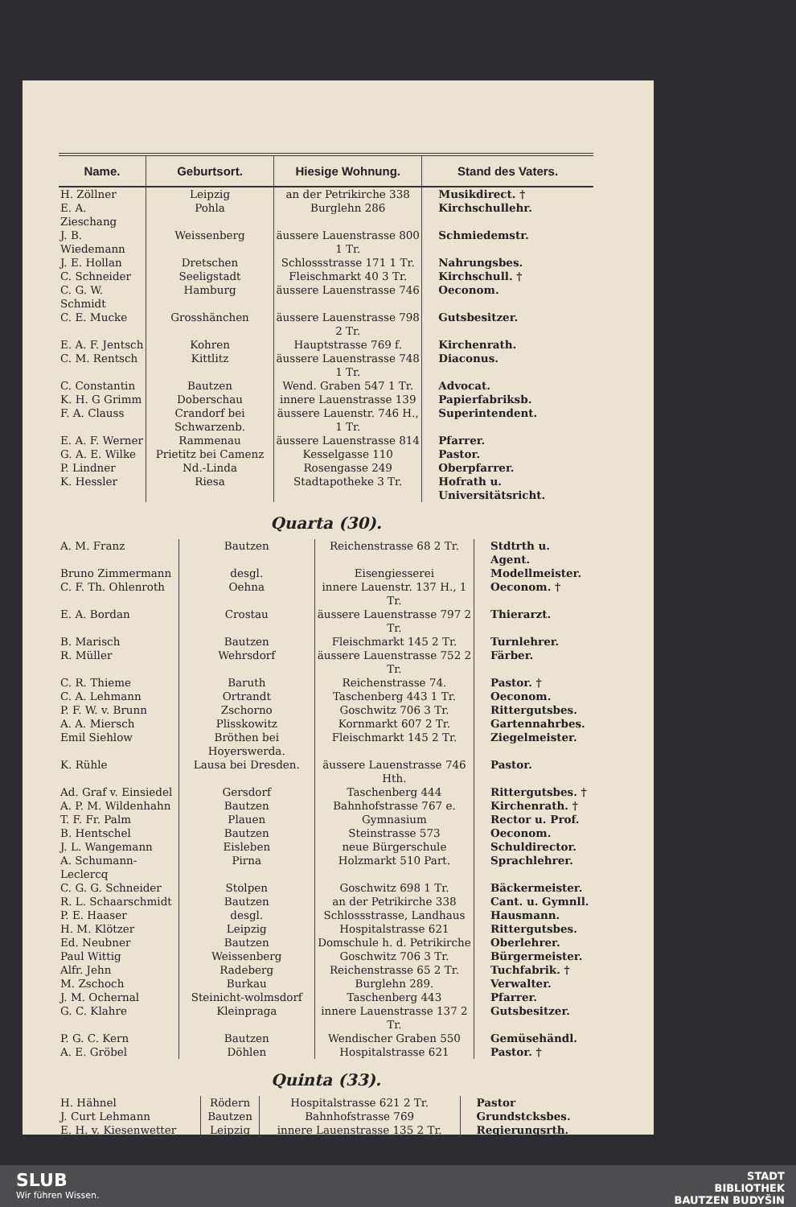| Name. | Geburtsort. | Hiesige Wohnung. | Stand des Vaters. |
| --- | --- | --- | --- |
| H. Zöllner | Leipzig | an der Petrikirche 338 | Musikdirect. † |
| E. A. Zieschang | Pohla | Burglehn 286 | Kirchschullehr. |
| J. B. Wiedemann | Weissenberg | äussere Lauenstrasse 800 1 Tr. | Schmiedemstr. |
| J. E. Hollan | Dretschen | Schlossstrasse 171 1 Tr. | Nahrungsbes. |
| C. Schneider | Seeligstadt | Fleischmarkt 40 3 Tr. | Kirchschull. † |
| C. G. W. Schmidt | Hamburg | äussere Lauenstrasse 746 | Oeconom. |
| C. E. Mucke | Grosshänchen | äussere Lauenstrasse 798 2 Tr. | Gutsbesitzer. |
| E. A. F. Jentsch | Kohren | Hauptstrasse 769 f. | Kirchenrath. |
| C. M. Rentsch | Kittlitz | äussere Lauenstrasse 748 1 Tr. | Diaconus. |
| C. Constantin | Bautzen | Wend. Graben 547 1 Tr. | Advocat. |
| K. H. G Grimm | Doberschau | innere Lauenstrasse 139 | Papierfabriksb. |
| F. A. Clauss | Crandorf bei Schwarzenb. | äussere Lauenstr. 746 H., 1 Tr. | Superintendent. |
| E. A. F. Werner | Rammenau | äussere Lauenstrasse 814 | Pfarrer. |
| G. A. E. Wilke | Prietitz bei Camenz | Kesselgasse 110 | Pastor. |
| P. Lindner | Nd.-Linda | Rosengasse 249 | Oberpfarrer. |
| K. Hessler | Riesa | Stadtapotheke 3 Tr. | Hofrath u. Universitätsricht. |
Quarta (30).
| A. M. Franz | Bautzen | Reichenstrasse 68 2 Tr. | Stdtrth u. Agent. |
| Bruno Zimmermann | desgl. | Eisengiesserei | Modellmeister. |
| C. F. Th. Ohlenroth | Oehna | innere Lauenstr. 137 H., 1 Tr. | Oeconom. † |
| E. A. Bordan | Crostau | äussere Lauenstrasse 797 2 Tr. | Thierarzt. |
| B. Marisch | Bautzen | Fleischmarkt 145 2 Tr. | Turnlehrer. |
| R. Müller | Wehrsdorf | äussere Lauenstrasse 752 2 Tr. | Färber. |
| C. R. Thieme | Baruth | Reichenstrasse 74. | Pastor. † |
| C. A. Lehmann | Ortrandt | Taschenberg 443 1 Tr. | Oeconom. |
| P. F. W. v. Brunn | Zschorno | Goschwitz 706 3 Tr. | Rittergutsbes. |
| A. A. Miersch | Plisskowitz | Kornmarkt 607 2 Tr. | Gartennahrbes. |
| Emil Siehlow | Bröthen bei Hoyerswerda. | Fleischmarkt 145 2 Tr. | Ziegelmeister. |
| K. Rühle | Lausa bei Dresden. | äussere Lauenstrasse 746 Hth. | Pastor. |
| Ad. Graf v. Einsiedel | Gersdorf | Taschenberg 444 | Rittergutsbes. † |
| A. P. M. Wildenhahn | Bautzen | Bahnhofstrasse 767 e. | Kirchenrath. † |
| T. F. Fr. Palm | Plauen | Gymnasium | Rector u. Prof. |
| B. Hentschel | Bautzen | Steinstrasse 573 | Oeconom. |
| J. L. Wangemann | Eisleben | neue Bürgerschule | Schuldirector. |
| A. Schumann-Leclercq | Pirna | Holzmarkt 510 Part. | Sprachlehrer. |
| C. G. G. Schneider | Stolpen | Goschwitz 698 1 Tr. | Bäckermeister. |
| R. L. Schaarschmidt | Bautzen | an der Petrikirche 338 | Cant. u. Gymnll. |
| P. E. Haaser | desgl. | Schlossstrasse, Landhaus | Hausmann. |
| H. M. Klötzer | Leipzig | Hospitalstrasse 621 | Rittergutsbes. |
| Ed. Neubner | Bautzen | Domschule h. d. Petrikirche | Oberlehrer. |
| Paul Wittig | Weissenberg | Goschwitz 706 3 Tr. | Bürgermeister. |
| Alfr. Jehn | Radeberg | Reichenstrasse 65 2 Tr. | Tuchfabrik. † |
| M. Zschoch | Burkau | Burglehn 289. | Verwalter. |
| J. M. Ochernal | Steinicht-wolmsdorf | Taschenberg 443 | Pfarrer. |
| G. C. Klahre | Kleinpraga | innere Lauenstrasse 137 2 Tr. | Gutsbesitzer. |
| P. G. C. Kern | Bautzen | Wendischer Graben 550 | Gemüsehändl. |
| A. E. Gröbel | Döhlen | Hospitalstrasse 621 | Pastor. † |
Quinta (33).
| H. Hähnel | Rödern | Hospitalstrasse 621 2 Tr. | Pastor |
| J. Curt Lehmann | Bautzen | Bahnhofstrasse 769 | Grundstcksbes. |
| E. H. v. Kiesenwetter | Leipzig | innere Lauenstrasse 135 2 Tr. | Regierungsrth. |
SLUB
Wir führen Wissen.
STADT
BIBLIOTHEK
BAUTZEN BUDYŠIN